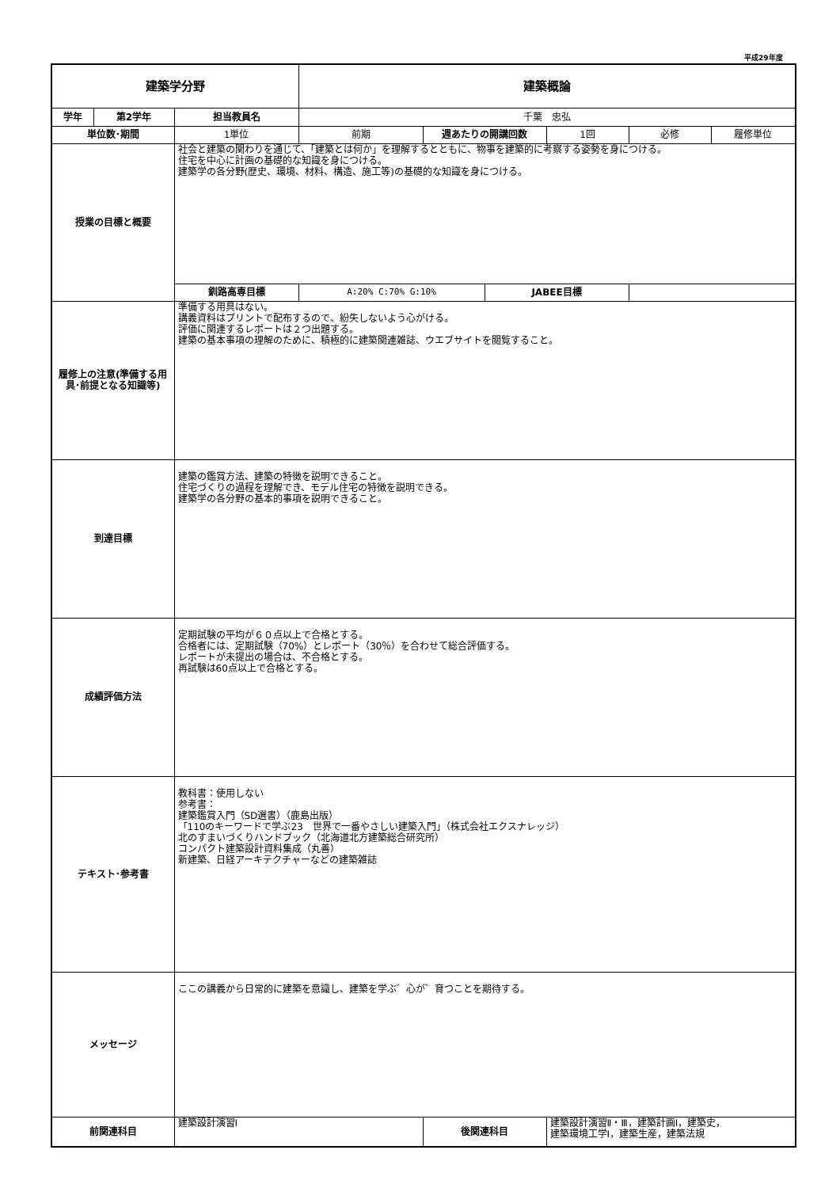平成29年度
| 建築学分野 | | | 建築概論 | | | | | |
| --- | --- | --- | --- | --- | --- | --- | --- | --- |
| 学年 | 第2学年 | 担当教員名 | 千葉 忠弘 | | | | | |
| 単位数･期間 | | 1単位 | 前期 | 週あたりの開講回数 | | 1回 | 必修 | 履修単位 |
| 授業の目標と概要 | | 社会と建築の関わりを通じて、「建築とは何か」を理解するとともに、物事を建築的に考察する姿勢を身につける。 住宅を中心に計画の基礎的な知識を身につける。 建築学の各分野(歴史、環境、材料、構造、施工等)の基礎的な知識を身につける。 | | | | | | |
| | | 釧路高専目標 | A:20% C:70% G:10% | | JABEE目標 | | | |
| 履修上の注意(準備する用具･前提となる知識等) | | 準備する用具はない。 講義資料はプリントで配布するので、紛失しないよう心がける。 評価に関連するレポートは２つ出題する。 建築の基本事項の理解のために、積極的に建築関連雑誌、ウエブサイトを閲覧すること。 | | | | | | |
| 到達目標 | | 建築の鑑賞方法、建築の特徴を説明できること。 住宅づくりの過程を理解でき、モデル住宅の特徴を説明できる。 建築学の各分野の基本的事項を説明できること。 | | | | | | |
| 成績評価方法 | | 定期試験の平均が６０点以上で合格とする。 合格者には、定期試験（70%）とレポート（30％）を合わせて総合評価する。 レポートが未提出の場合は、不合格とする。 再試験は60点以上で合格とする。 | | | | | | |
| テキスト･参考書 | | 教科書：使用しない 参考書： 建築鑑賞入門（SD選書）（鹿島出版） 「110のキーワードで学ぶ23 世界で一番やさしい建築入門」（株式会社エクスナレッジ） 北のすまいづくりハンドブック（北海道北方建築総合研究所） コンパクト建築設計資料集成（丸善） 新建築、日経アーキテクチャーなどの建築雑誌 | | | | | | |
| メッセージ | | ここの講義から日常的に建築を意識し、建築を学ぶ゛心が゛育つことを期待する。 | | | | | | |
| 前関連科目 | | 建築設計演習Ⅰ | | 後関連科目 | | 建築設計演習Ⅱ・Ⅲ，建築計画Ⅰ，建築史， 建築環境工学Ⅰ，建築生産，建築法規 | | |